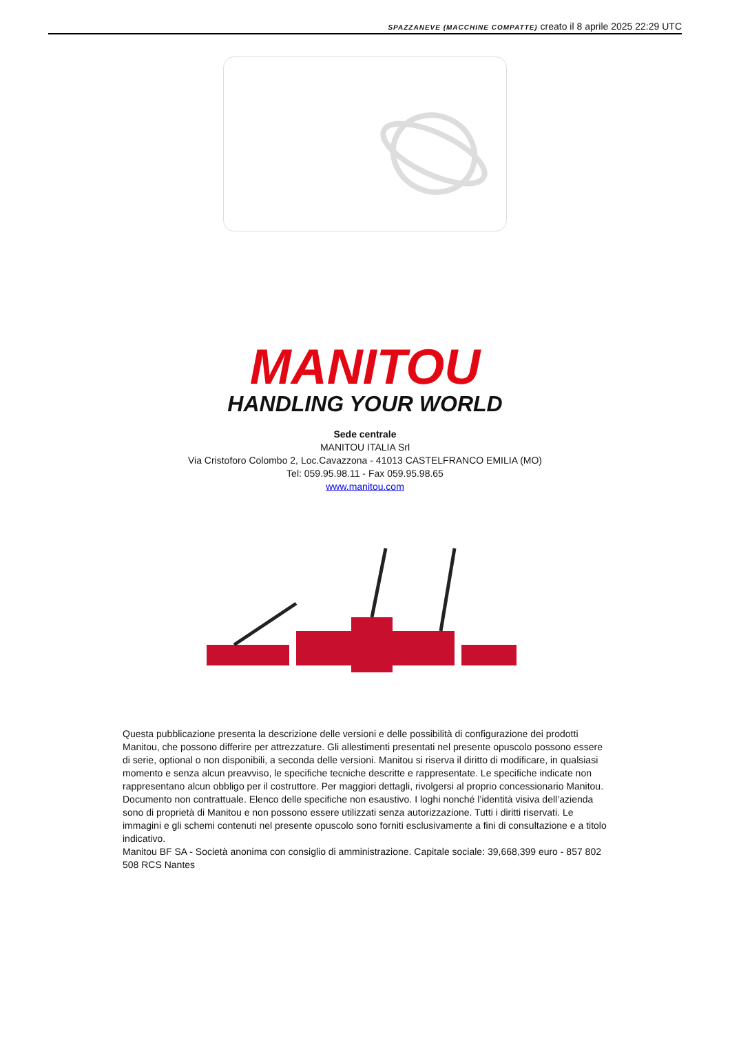SPAZZANEVE (MACCHINE COMPATTE) creato il 8 aprile 2025 22:29 UTC
MANITOU
HANDLING YOUR WORLD
Sede centrale
MANITOU ITALIA Srl
Via Cristoforo Colombo 2, Loc.Cavazzona - 41013 CASTELFRANCO EMILIA (MO)
Tel: 059.95.98.11 - Fax 059.95.98.65
www.manitou.com
Questa pubblicazione presenta la descrizione delle versioni e delle possibilità di configurazione dei prodotti Manitou, che possono differire per attrezzature. Gli allestimenti presentati nel presente opuscolo possono essere di serie, optional o non disponibili, a seconda delle versioni. Manitou si riserva il diritto di modificare, in qualsiasi momento e senza alcun preavviso, le specifiche tecniche descritte e rappresentate. Le specifiche indicate non rappresentano alcun obbligo per il costruttore. Per maggiori dettagli, rivolgersi al proprio concessionario Manitou. Documento non contrattuale. Elenco delle specifiche non esaustivo. I loghi nonché l’identità visiva dell’azienda sono di proprietà di Manitou e non possono essere utilizzati senza autorizzazione. Tutti i diritti riservati. Le immagini e gli schemi contenuti nel presente opuscolo sono forniti esclusivamente a fini di consultazione e a titolo indicativo.
Manitou BF SA - Società anonima con consiglio di amministrazione. Capitale sociale: 39,668,399 euro - 857 802 508 RCS Nantes